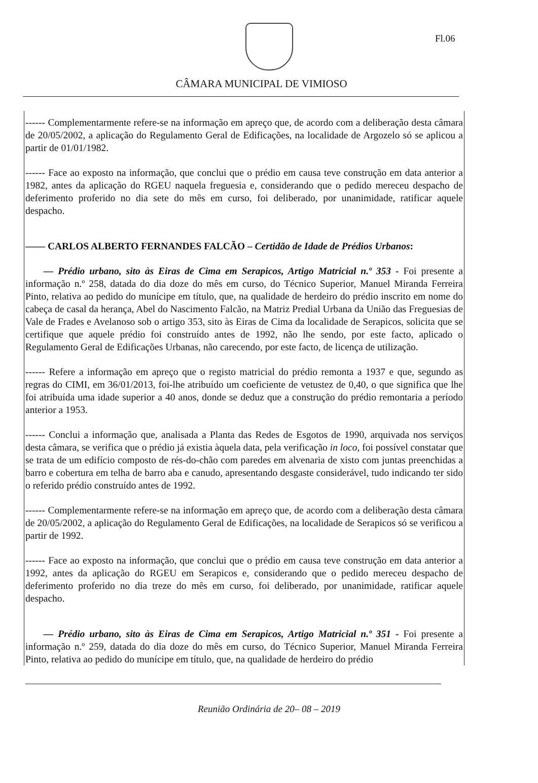Fl.06
CÂMARA MUNICIPAL DE VIMIOSO
------ Complementarmente refere-se na informação em apreço que, de acordo com a deliberação desta câmara de 20/05/2002, a aplicação do Regulamento Geral de Edificações, na localidade de Argozelo só se aplicou a partir de 01/01/1982.
------ Face ao exposto na informação, que conclui que o prédio em causa teve construção em data anterior a 1982, antes da aplicação do RGEU naquela freguesia e, considerando que o pedido mereceu despacho de deferimento proferido no dia sete do mês em curso, foi deliberado, por unanimidade, ratificar aquele despacho.
—— CARLOS ALBERTO FERNANDES FALCÃO – Certidão de Idade de Prédios Urbanos:
— Prédio urbano, sito às Eiras de Cima em Serapicos, Artigo Matricial n.º 353 - Foi presente a informação n.º 258, datada do dia doze do mês em curso, do Técnico Superior, Manuel Miranda Ferreira Pinto, relativa ao pedido do munícipe em título, que, na qualidade de herdeiro do prédio inscrito em nome do cabeça de casal da herança, Abel do Nascimento Falcão, na Matriz Predial Urbana da União das Freguesias de Vale de Frades e Avelanoso sob o artigo 353, sito às Eiras de Cima da localidade de Serapicos, solicita que se certifique que aquele prédio foi construído antes de 1992, não lhe sendo, por este facto, aplicado o Regulamento Geral de Edificações Urbanas, não carecendo, por este facto, de licença de utilização.
------ Refere a informação em apreço que o registo matricial do prédio remonta a 1937 e que, segundo as regras do CIMI, em 36/01/2013, foi-lhe atribuído um coeficiente de vetustez de 0,40, o que significa que lhe foi atribuída uma idade superior a 40 anos, donde se deduz que a construção do prédio remontaria a período anterior a 1953.
------ Conclui a informação que, analisada a Planta das Redes de Esgotos de 1990, arquivada nos serviços desta câmara, se verifica que o prédio já existia àquela data, pela verificação in loco, foi possível constatar que se trata de um edifício composto de rés-do-chão com paredes em alvenaria de xisto com juntas preenchidas a barro e cobertura em telha de barro aba e canudo, apresentando desgaste considerável, tudo indicando ter sido o referido prédio construído antes de 1992.
------ Complementarmente refere-se na informação em apreço que, de acordo com a deliberação desta câmara de 20/05/2002, a aplicação do Regulamento Geral de Edificações, na localidade de Serapicos só se verificou a partir de 1992.
------ Face ao exposto na informação, que conclui que o prédio em causa teve construção em data anterior a 1992, antes da aplicação do RGEU em Serapicos e, considerando que o pedido mereceu despacho de deferimento proferido no dia treze do mês em curso, foi deliberado, por unanimidade, ratificar aquele despacho.
— Prédio urbano, sito às Eiras de Cima em Serapicos, Artigo Matricial n.º 351 - Foi presente a informação n.º 259, datada do dia doze do mês em curso, do Técnico Superior, Manuel Miranda Ferreira Pinto, relativa ao pedido do munícipe em título, que, na qualidade de herdeiro do prédio
Reunião Ordinária de 20– 08 – 2019